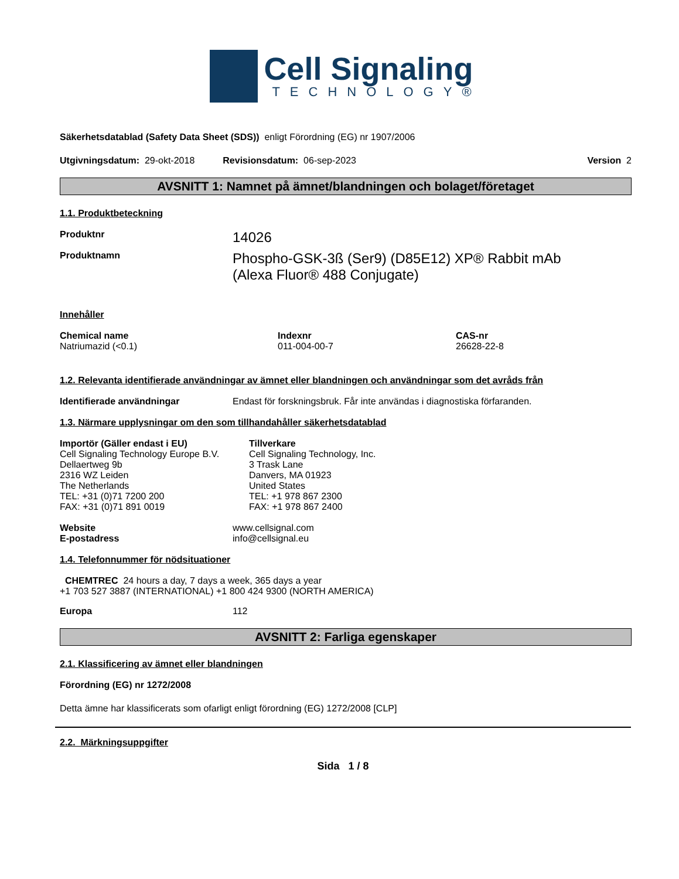Cell Signaling
TECHNOLOGY®
Säkerhetsdatablad (Safety Data Sheet (SDS)) enligt Förordning (EG) nr 1907/2006
Utgivningsdatum: 29-okt-2018 Revisionsdatum: 06-sep-2023 Version 2
AVSNITT 1: Namnet på ämnet/blandningen och bolaget/företaget
1.1. Produktbeteckning
Produktnr
14026
Produktnamn
Phospho-GSK-3ß (Ser9) (D85E12) XP® Rabbit mAb
(Alexa Fluor® 488 Conjugate)
Innehåller
Chemical name
Natriumazid (<0.1)
Indexnr
011-004-00-7
CAS-nr
26628-22-8
1.2. Relevanta identifierade användningar av ämnet eller blandningen och användningar som det avråds från
Identifierade användningar Endast för forskningsbruk. Får inte användas i diagnostiska förfaranden.
1.3. Närmare upplysningar om den som tillhandahåller säkerhetsdatablad
Importör (Gäller endast i EU)
Cell Signaling Technology Europe B.V.
Dellaertweg 9b
2316 WZ Leiden
The Netherlands
TEL: +31 (0)71 7200 200
FAX: +31 (0)71 891 0019
Tillverkare
Cell Signaling Technology, Inc.
3 Trask Lane
Danvers, MA 01923
United States
TEL: +1 978 867 2300
FAX: +1 978 867 2400
Website
E-postadress
www.cellsignal.com
info@cellsignal.eu
1.4. Telefonnummer för nödsituationer
CHEMTREC 24 hours a day, 7 days a week, 365 days a year
+1 703 527 3887 (INTERNATIONAL) +1 800 424 9300 (NORTH AMERICA)
Europa 112
AVSNITT 2: Farliga egenskaper
2.1. Klassificering av ämnet eller blandningen
Förordning (EG) nr 1272/2008
Detta ämne har klassificerats som ofarligt enligt förordning (EG) 1272/2008 [CLP]
2.2. Märkningsuppgifter
Sida 1 / 8